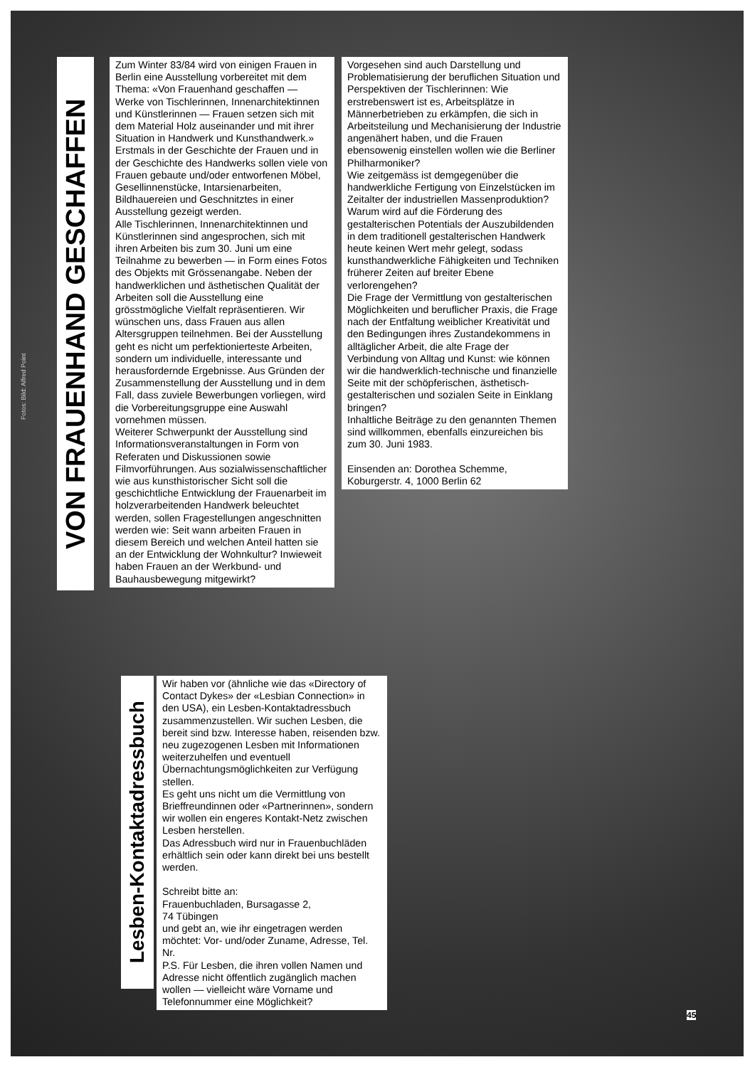Fotos: Bild: Alfred Point
VON FRAUENHAND GESCHAFFEN
Zum Winter 83/84 wird von einigen Frauen in Berlin eine Ausstellung vorbereitet mit dem Thema: «Von Frauenhand geschaffen — Werke von Tischlerinnen, Innenarchitektinnen und Künstlerinnen — Frauen setzen sich mit dem Material Holz auseinander und mit ihrer Situation in Handwerk und Kunsthandwerk.»
Erstmals in der Geschichte der Frauen und in der Geschichte des Handwerks sollen viele von Frauen gebaute und/oder entworfenen Möbel, Gesellinnenstücke, Intarsienarbeiten, Bildhauereien und Geschnitztes in einer Ausstellung gezeigt werden.
Alle Tischlerinnen, Innenarchitektinnen und Künstlerinnen sind angesprochen, sich mit ihren Arbeiten bis zum 30. Juni um eine Teilnahme zu bewerben — in Form eines Fotos des Objekts mit Grössenangabe. Neben der handwerklichen und ästhetischen Qualität der Arbeiten soll die Ausstellung eine grösstmögliche Vielfalt repräsentieren. Wir wünschen uns, dass Frauen aus allen Altersgruppen teilnehmen. Bei der Ausstellung geht es nicht um perfektionierteste Arbeiten, sondern um individuelle, interessante und herausfordernde Ergebnisse. Aus Gründen der Zusammenstellung der Ausstellung und in dem Fall, dass zuviele Bewerbungen vorliegen, wird die Vorbereitungsgruppe eine Auswahl vornehmen müssen.
Weiterer Schwerpunkt der Ausstellung sind Informationsveranstaltungen in Form von Referaten und Diskussionen sowie Filmvorführungen. Aus sozialwissenschaftlicher wie aus kunsthistorischer Sicht soll die geschichtliche Entwicklung der Frauenarbeit im holzverarbeitenden Handwerk beleuchtet werden, sollen Fragestellungen angeschnitten werden wie: Seit wann arbeiten Frauen in diesem Bereich und welchen Anteil hatten sie an der Entwicklung der Wohnkultur? Inwieweit haben Frauen an der Werkbund- und Bauhausbewegung mitgewirkt?
Vorgesehen sind auch Darstellung und Problematisierung der beruflichen Situation und Perspektiven der Tischlerinnen: Wie erstrebenswert ist es, Arbeitsplätze in Männerbetrieben zu erkämpfen, die sich in Arbeitsteilung und Mechanisierung der Industrie angenähert haben, und die Frauen ebensowenig einstellen wollen wie die Berliner Philharmoniker?
Wie zeitgemäss ist demgegenüber die handwerkliche Fertigung von Einzelstücken im Zeitalter der industriellen Massenproduktion? Warum wird auf die Förderung des gestalterischen Potentials der Auszubildenden in dem traditionell gestalterischen Handwerk heute keinen Wert mehr gelegt, sodass kunsthandwerkliche Fähigkeiten und Techniken früherer Zeiten auf breiter Ebene verlorengehen?
Die Frage der Vermittlung von gestalterischen Möglichkeiten und beruflicher Praxis, die Frage nach der Entfaltung weiblicher Kreativität und den Bedingungen ihres Zustandekommens in alltäglicher Arbeit, die alte Frage der Verbindung von Alltag und Kunst: wie können wir die handwerklich-technische und finanzielle Seite mit der schöpferischen, ästhetisch-gestalterischen und sozialen Seite in Einklang bringen?
Inhaltliche Beiträge zu den genannten Themen sind willkommen, ebenfalls einzureichen bis zum 30. Juni 1983.
Einsenden an: Dorothea Schemme, Koburgerstr. 4, 1000 Berlin 62
Lesben-Kontaktadressbuch
Wir haben vor (ähnliche wie das «Directory of Contact Dykes» der «Lesbian Connection» in den USA), ein Lesben-Kontaktadressbuch zusammenzustellen. Wir suchen Lesben, die bereit sind bzw. Interesse haben, reisenden bzw. neu zugezogenen Lesben mit Informationen weiterzuhelfen und eventuell Übernachtungsmöglichkeiten zur Verfügung stellen.
Es geht uns nicht um die Vermittlung von Brieffreundinnen oder «Partnerinnen», sondern wir wollen ein engeres Kontakt-Netz zwischen Lesben herstellen.
Das Adressbuch wird nur in Frauenbuchläden erhältlich sein oder kann direkt bei uns bestellt werden.
Schreibt bitte an:
Frauenbuchladen, Bursagasse 2,
74 Tübingen
und gebt an, wie ihr eingetragen werden möchtet: Vor- und/oder Zuname, Adresse, Tel. Nr.
P.S. Für Lesben, die ihren vollen Namen und Adresse nicht öffentlich zugänglich machen wollen — vielleicht wäre Vorname und Telefonnummer eine Möglichkeit?
45